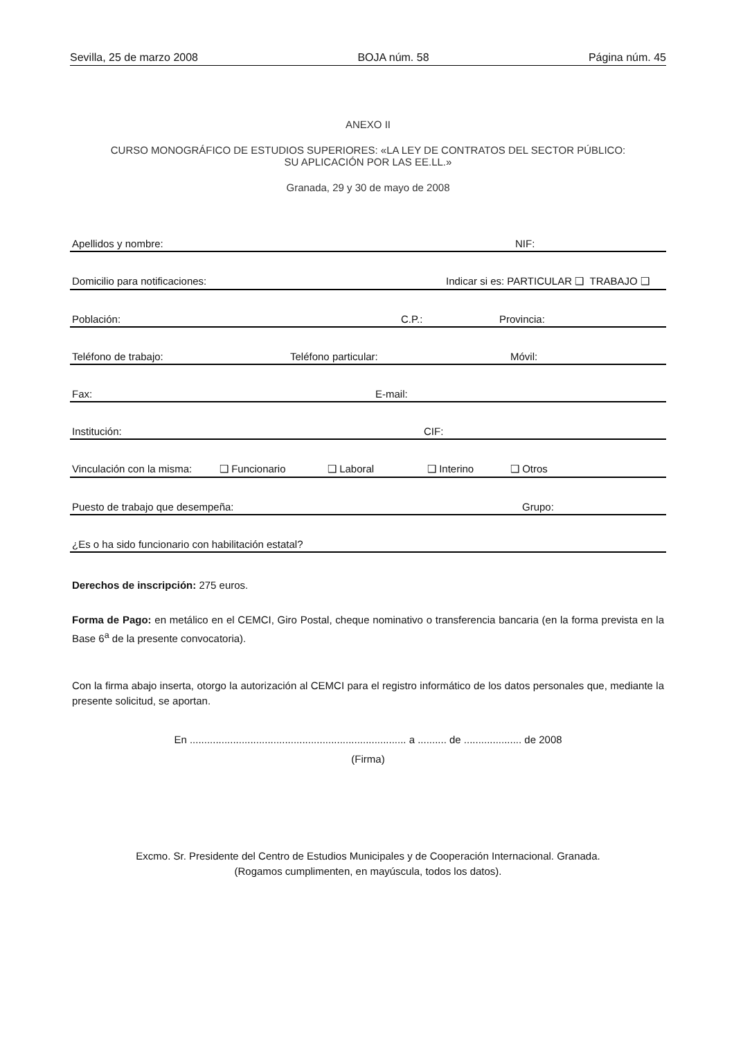Sevilla, 25 de marzo 2008 BOJA núm. 58 Página núm. 45
ANEXO II
CURSO MONOGRÁFICO DE ESTUDIOS SUPERIORES: «LA LEY DE CONTRATOS DEL SECTOR PÚBLICO:
SU APLICACIÓN POR LAS EE.LL.»
Granada, 29 y 30 de mayo de 2008
Apellidos y nombre: NIF:
Domicilio para notificaciones: Indicar si es: PARTICULAR ❑ TRABAJO ❑
Población: C.P.: Provincia:
Teléfono de trabajo: Teléfono particular: Móvil:
Fax: E-mail:
Institución: CIF:
Vinculación con la misma: ❑ Funcionario ❑ Laboral ❑ Interino ❑ Otros
Puesto de trabajo que desempeña: Grupo:
¿Es o ha sido funcionario con habilitación estatal?
Derechos de inscripción: 275 euros.
Forma de Pago: en metálico en el CEMCI, Giro Postal, cheque nominativo o transferencia bancaria (en la forma prevista en la Base 6<sup>a</sup> de la presente convocatoria).
Con la firma abajo inserta, otorgo la autorización al CEMCI para el registro informático de los datos personales que, mediante la presente solicitud, se aportan.
En ........................................................................... a .......... de .................... de 2008
(Firma)
Excmo. Sr. Presidente del Centro de Estudios Municipales y de Cooperación Internacional. Granada.
(Rogamos cumplimenten, en mayúscula, todos los datos).